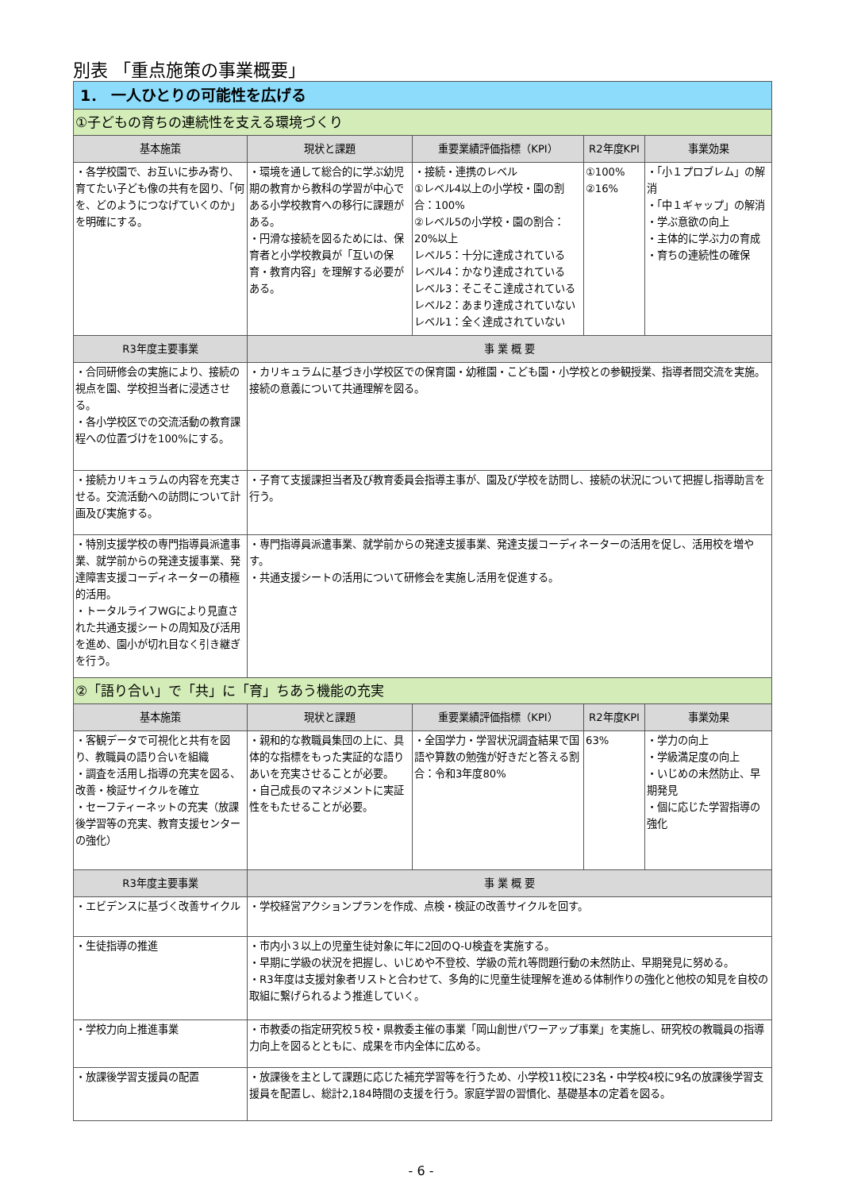別表 「重点施策の事業概要」
| 1． 一人ひとりの可能性を広げる | | | | |
| ①子どもの育ちの連続性を支える環境づくり | | | | |
| 基本施策 | 現状と課題 | 重要業績評価指標（KPI） | R2年度KPI | 事業効果 |
| ・各学校園で、お互いに歩み寄り、育てたい子ども像の共有を図り、「何を、どのようにつなげていくのか」を明確にする。 | ・環境を通して総合的に学ぶ幼児期の教育から教科の学習が中心である小学校教育への移行に課題がある。 ・円滑な接続を図るためには、保育者と小学校教員が「互いの保育・教育内容」を理解する必要がある。 | ・接続・連携のレベル ①レベル4以上の小学校・園の割合：100% ②レベル5の小学校・園の割合：20%以上 レベル5：十分に達成されている レベル4：かなり達成されている レベル3：そこそこ達成されている レベル2：あまり達成されていない レベル1：全く達成されていない | ①100% ②16% | ・「小１プロブレム」の解消 ・「中１ギャップ」の解消 ・学ぶ意欲の向上 ・主体的に学ぶ力の育成 ・育ちの連続性の確保 |
| R3年度主要事業 | 事 業 概 要 | | | |
| ・合同研修会の実施により、接続の視点を園、学校担当者に浸透させる。 ・各小学校区での交流活動の教育課程への位置づけを100%にする。 | ・カリキュラムに基づき小学校区での保育園・幼稚園・こども園・小学校との参観授業、指導者間交流を実施。接続の意義について共通理解を図る。 | | | |
| ・接続カリキュラムの内容を充実させる。交流活動への訪問について計画及び実施する。 | ・子育て支援課担当者及び教育委員会指導主事が、園及び学校を訪問し、接続の状況について把握し指導助言を行う。 | | | |
| ・特別支援学校の専門指導員派遣事業、就学前からの発達支援事業、発達障害支援コーディネーターの積極的活用。 ・トータルライフWGにより見直された共通支援シートの周知及び活用を進め、園小が切れ目なく引き継ぎを行う。 | ・専門指導員派遣事業、就学前からの発達支援事業、発達支援コーディネーターの活用を促し、活用校を増やす。 ・共通支援シートの活用について研修会を実施し活用を促進する。 | | | |
| ②「語り合い」で「共」に「育」ちあう機能の充実 | | | | |
| 基本施策 | 現状と課題 | 重要業績評価指標（KPI） | R2年度KPI | 事業効果 |
| ・客観データで可視化と共有を図り、教職員の語り合いを組織 ・調査を活用し指導の充実を図る、改善・検証サイクルを確立 ・セーフティーネットの充実（放課後学習等の充実、教育支援センターの強化） | ・親和的な教職員集団の上に、具体的な指標をもった実証的な語りあいを充実させることが必要。 ・自己成長のマネジメントに実証性をもたせることが必要。 | ・全国学力・学習状況調査結果で国語や算数の勉強が好きだと答える割合：令和3年度80% | 63% | ・学力の向上 ・学級満足度の向上 ・いじめの未然防止、早期発見 ・個に応じた学習指導の強化 |
| R3年度主要事業 | 事 業 概 要 | | | |
| ・エビデンスに基づく改善サイクル | ・学校経営アクションプランを作成、点検・検証の改善サイクルを回す。 | | | |
| ・生徒指導の推進 | ・市内小３以上の児童生徒対象に年に2回のQ-U検査を実施する。 ・早期に学級の状況を把握し、いじめや不登校、学級の荒れ等問題行動の未然防止、早期発見に努める。 ・R3年度は支援対象者リストと合わせて、多角的に児童生徒理解を進める体制作りの強化と他校の知見を自校の取組に繋げられるよう推進していく。 | | | |
| ・学校力向上推進事業 | ・市教委の指定研究校５校・県教委主催の事業「岡山創世パワーアップ事業」を実施し、研究校の教職員の指導力向上を図るとともに、成果を市内全体に広める。 | | | |
| ・放課後学習支援員の配置 | ・放課後を主として課題に応じた補充学習等を行うため、小学校11校に23名・中学校4校に9名の放課後学習支援員を配置し、総計2,184時間の支援を行う。家庭学習の習慣化、基礎基本の定着を図る。 | | | |
- 6 -